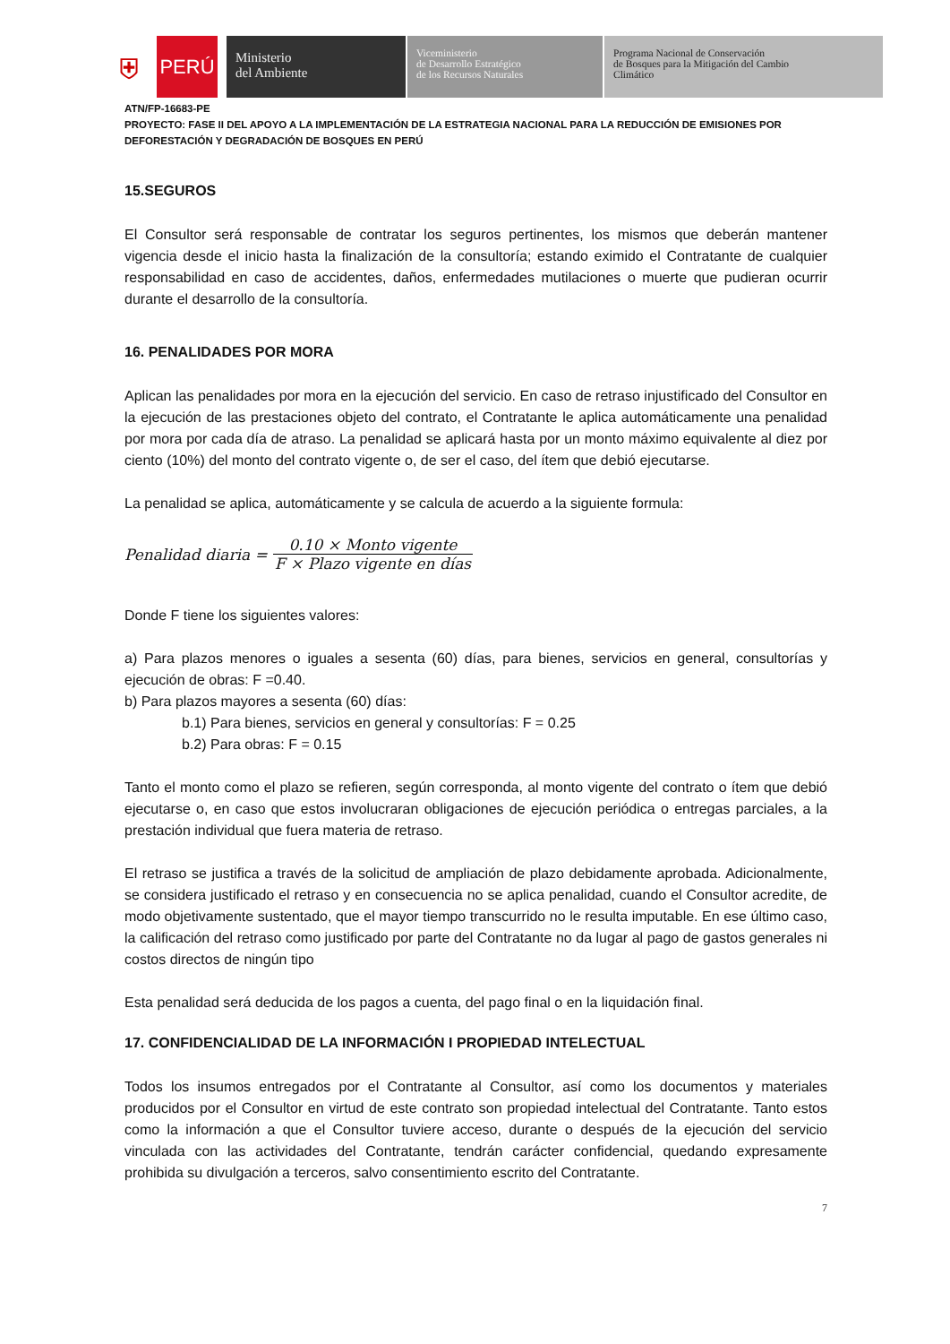⛨
PERÚ
Ministerio
del Ambiente
Viceministerio
de Desarrollo Estratégico
de los Recursos Naturales
Programa Nacional de Conservación
de Bosques para la Mitigación del Cambio
Climático
ATN/FP-16683-PE
PROYECTO: FASE II DEL APOYO A LA IMPLEMENTACIÓN DE LA ESTRATEGIA NACIONAL PARA LA REDUCCIÓN DE EMISIONES POR DEFORESTACIÓN Y DEGRADACIÓN DE BOSQUES EN PERÚ
15.SEGUROS
El Consultor será responsable de contratar los seguros pertinentes, los mismos que deberán mantener vigencia desde el inicio hasta la finalización de la consultoría; estando eximido el Contratante de cualquier responsabilidad en caso de accidentes, daños, enfermedades mutilaciones o muerte que pudieran ocurrir durante el desarrollo de la consultoría.
16. PENALIDADES POR MORA
Aplican las penalidades por mora en la ejecución del servicio. En caso de retraso injustificado del Consultor en la ejecución de las prestaciones objeto del contrato, el Contratante le aplica automáticamente una penalidad por mora por cada día de atraso. La penalidad se aplicará hasta por un monto máximo equivalente al diez por ciento (10%) del monto del contrato vigente o, de ser el caso, del ítem que debió ejecutarse.
La penalidad se aplica, automáticamente y se calcula de acuerdo a la siguiente formula:
Penalidad diaria = 0.10 × Monto vigente F × Plazo vigente en días
Donde F tiene los siguientes valores:
a) Para plazos menores o iguales a sesenta (60) días, para bienes, servicios en general, consultorías y ejecución de obras: F =0.40.
b) Para plazos mayores a sesenta (60) días:
b.1) Para bienes, servicios en general y consultorías: F = 0.25
b.2) Para obras: F = 0.15
Tanto el monto como el plazo se refieren, según corresponda, al monto vigente del contrato o ítem que debió ejecutarse o, en caso que estos involucraran obligaciones de ejecución periódica o entregas parciales, a la prestación individual que fuera materia de retraso.
El retraso se justifica a través de la solicitud de ampliación de plazo debidamente aprobada. Adicionalmente, se considera justificado el retraso y en consecuencia no se aplica penalidad, cuando el Consultor acredite, de modo objetivamente sustentado, que el mayor tiempo transcurrido no le resulta imputable. En ese último caso, la calificación del retraso como justificado por parte del Contratante no da lugar al pago de gastos generales ni costos directos de ningún tipo
Esta penalidad será deducida de los pagos a cuenta, del pago final o en la liquidación final.
17. CONFIDENCIALIDAD DE LA INFORMACIÓN I PROPIEDAD INTELECTUAL
Todos los insumos entregados por el Contratante al Consultor, así como los documentos y materiales producidos por el Consultor en virtud de este contrato son propiedad intelectual del Contratante. Tanto estos como la información a que el Consultor tuviere acceso, durante o después de la ejecución del servicio vinculada con las actividades del Contratante, tendrán carácter confidencial, quedando expresamente prohibida su divulgación a terceros, salvo consentimiento escrito del Contratante.
7